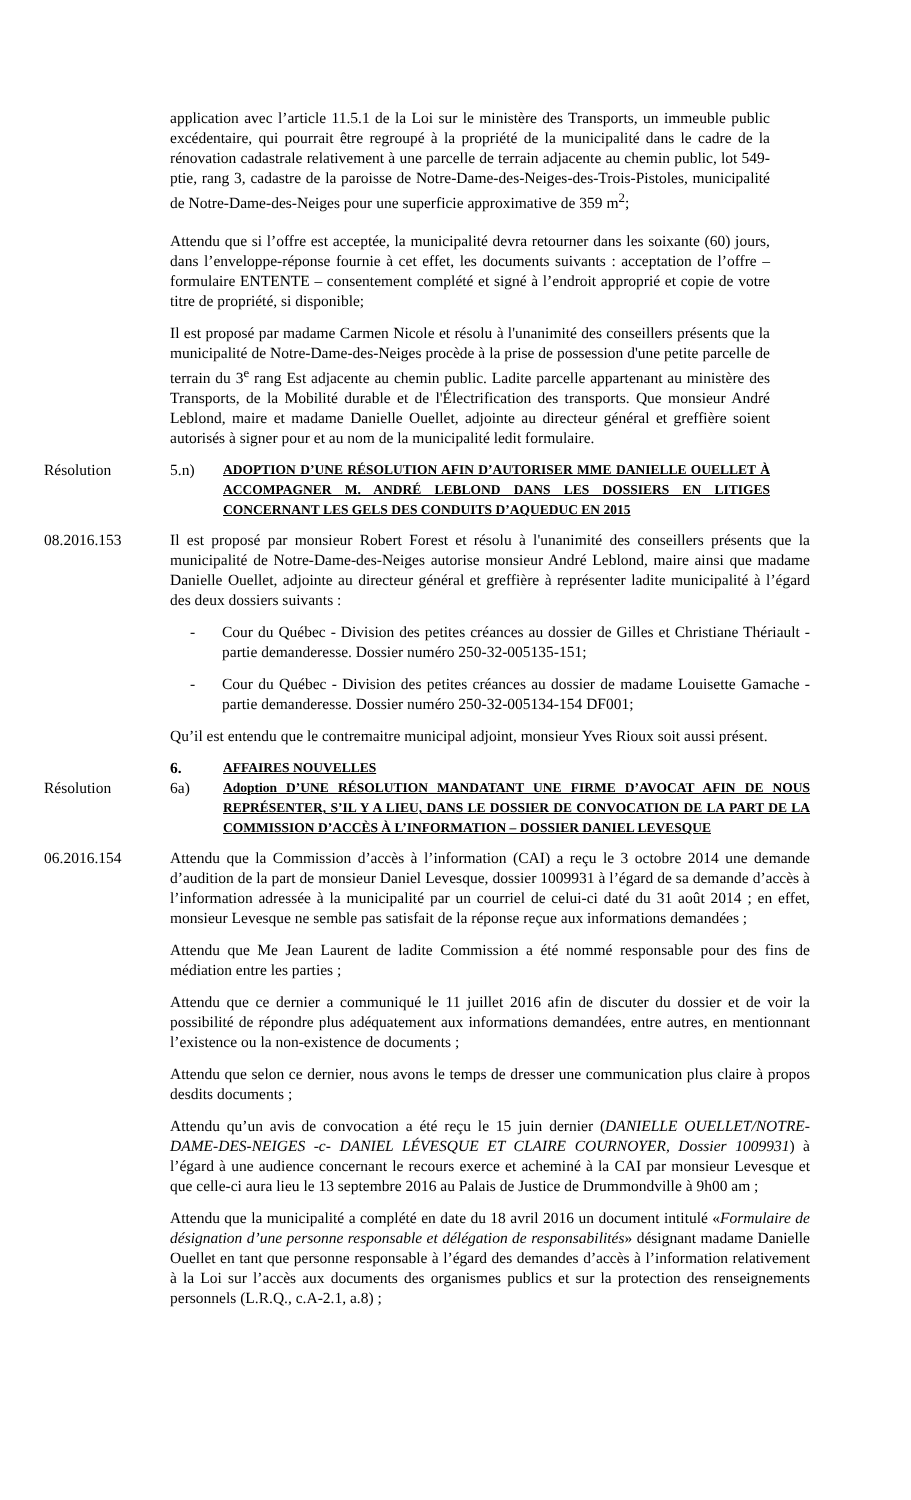application avec l’article 11.5.1 de la Loi sur le ministère des Transports, un immeuble public excédentaire, qui pourrait être regroupé à la propriété de la municipalité dans le cadre de la rénovation cadastrale relativement à une parcelle de terrain adjacente au chemin public, lot 549-ptie, rang 3, cadastre de la paroisse de Notre-Dame-des-Neiges-des-Trois-Pistoles, municipalité de Notre-Dame-des-Neiges pour une superficie approximative de 359 m<sup>2</sup>;
Attendu que si l’offre est acceptée, la municipalité devra retourner dans les soixante (60) jours, dans l’enveloppe-réponse fournie à cet effet, les documents suivants : acceptation de l’offre – formulaire ENTENTE – consentement complété et signé à l’endroit approprié et copie de votre titre de propriété, si disponible;
Il est proposé par madame Carmen Nicole et résolu à l'unanimité des conseillers présents que la municipalité de Notre-Dame-des-Neiges procède à la prise de possession d'une petite parcelle de terrain du 3<sup>e</sup> rang Est adjacente au chemin public. Ladite parcelle appartenant au ministère des Transports, de la Mobilité durable et de l'Électrification des transports. Que monsieur André Leblond, maire et madame Danielle Ouellet, adjointe au directeur général et greffière soient autorisés à signer pour et au nom de la municipalité ledit formulaire.
Résolution 5.n) ADOPTION D’UNE RÉSOLUTION AFIN D’AUTORISER MME DANIELLE OUELLET À ACCOMPAGNER M. ANDRÉ LEBLOND DANS LES DOSSIERS EN LITIGES CONCERNANT LES GELS DES CONDUITS D’AQUEDUC EN 2015
08.2016.153 Il est proposé par monsieur Robert Forest et résolu à l'unanimité des conseillers présents que la municipalité de Notre-Dame-des-Neiges autorise monsieur André Leblond, maire ainsi que madame Danielle Ouellet, adjointe au directeur général et greffière à représenter ladite municipalité à l’égard des deux dossiers suivants :
- Cour du Québec - Division des petites créances au dossier de Gilles et Christiane Thériault - partie demanderesse. Dossier numéro 250-32-005135-151;
- Cour du Québec - Division des petites créances au dossier de madame Louisette Gamache - partie demanderesse. Dossier numéro 250-32-005134-154 DF001;
Qu’il est entendu que le contremaitre municipal adjoint, monsieur Yves Rioux soit aussi présent.
6. AFFAIRES NOUVELLES
Résolution 6a) Adoption D’UNE RÉSOLUTION MANDATANT UNE FIRME D’AVOCAT AFIN DE NOUS REPRÉSENTER, S’IL Y A LIEU, DANS LE DOSSIER DE CONVOCATION DE LA PART DE LA COMMISSION D’ACCÈS À L’INFORMATION – DOSSIER DANIEL LEVESQUE
06.2016.154 Attendu que la Commission d’accès à l’information (CAI) a reçu le 3 octobre 2014 une demande d’audition de la part de monsieur Daniel Levesque, dossier 1009931 à l’égard de sa demande d’accès à l’information adressée à la municipalité par un courriel de celui-ci daté du 31 août 2014 ; en effet, monsieur Levesque ne semble pas satisfait de la réponse reçue aux informations demandées ;
Attendu que Me Jean Laurent de ladite Commission a été nommé responsable pour des fins de médiation entre les parties ;
Attendu que ce dernier a communiqué le 11 juillet 2016 afin de discuter du dossier et de voir la possibilité de répondre plus adéquatement aux informations demandées, entre autres, en mentionnant l’existence ou la non-existence de documents ;
Attendu que selon ce dernier, nous avons le temps de dresser une communication plus claire à propos desdits documents ;
Attendu qu’un avis de convocation a été reçu le 15 juin dernier (DANIELLE OUELLET/NOTRE-DAME-DES-NEIGES -c- DANIEL LÉVESQUE ET CLAIRE COURNOYER, Dossier 1009931) à l’égard à une audience concernant le recours exerce et acheminé à la CAI par monsieur Levesque et que celle-ci aura lieu le 13 septembre 2016 au Palais de Justice de Drummondville à 9h00 am ;
Attendu que la municipalité a complété en date du 18 avril 2016 un document intitulé «Formulaire de désignation d’une personne responsable et délégation de responsabilités» désignant madame Danielle Ouellet en tant que personne responsable à l’égard des demandes d’accès à l’information relativement à la Loi sur l’accès aux documents des organismes publics et sur la protection des renseignements personnels (L.R.Q., c.A-2.1, a.8) ;